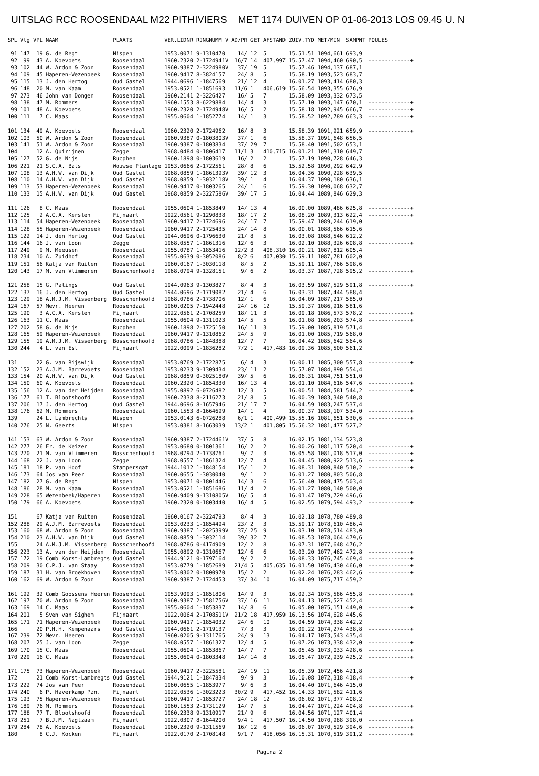UITSLAG RCC ROOSENDAAL M22 PITHIVIERS MET 1174 DUIVEN OP 01-06-2013 LOS 09.45 U. N
| SPL | Vlg | VPL | NAAM | PLAATS | VER.LIDNR | RINGNUMM V | AD/PR | GET | AFSTAND | ZUIV.TYD | MET/MIN | SAMPNT | POULES |
| --- | --- | --- | --- | --- | --- | --- | --- | --- | --- | --- | --- | --- | --- |
| 91 | 147 | 19 | G. de Regt | Nispen | 1953.0071 | 9-1310470 | 14/ | 12 | 5 | 15.51.51 | 1094,661 | 693,9 | |
| 92 | 99 | 43 | A. Koevoets | Roosendaal | 1960.2320 | 2-1724941V | 16/7 | 14 | 407,997 | 15.57.47 | 1094,460 | 690,5 | -------------+ |
| 93 | 102 | 44 | W. Ardon & Zoon | Roosendaal | 1960.9387 | 2-3224980V | 37/ | 19 | 5 | 15.57.46 | 1094,137 | 687,1 | |
| 94 | 109 | 45 | Haperen-Wezenbeek | Roosendaal | 1960.9417 | 8-3824157 | 24/ | 8 | 5 | 15.58.19 | 1093,523 | 683,7 | |
| 95 | 115 | 13 | J. den Hertog | Oud Gastel | 1944.0696 | 1-1847569 | 21/ | 12 | 4 | 16.01.27 | 1093,414 | 680,3 | |
| 96 | 148 | 20 | M. van Kaam | Roosendaal | 1953.0521 | 1-1851693 | 11/6 | 1 | 406,619 | 15.56.54 | 1093,355 | 676,9 | |
| 97 | 273 | 46 | John van Dongen | Roosendaal | 1960.2141 | 2-3226427 | 16/ | 5 | 7 | 15.58.09 | 1093,332 | 673,5 | |
| 98 | 138 | 47 | M. Rommers | Roosendaal | 1960.1553 | 8-6229884 | 14/ | 4 | 3 | 15.57.10 | 1093,147 | 670,1 | -------------+ |
| 99 | 101 | 48 | A. Koevoets | Roosendaal | 1960.2320 | 2-1724948V | 16/ | 5 | 2 | 15.58.18 | 1092,945 | 666,7 | -------------+ |
| 100 | 111 | 7 | C. Maas | Roosendaal | 1955.0604 | 1-1852774 | 14/ | 1 | 3 | 15.58.52 | 1092,789 | 663,3 | -------------+ |
| 101 | 134 | 49 | A. Koevoets | Roosendaal | 1960.2320 | 2-1724962 | 16/ | 8 | 3 | 15.58.39 | 1091,921 | 659,9 | -------------+ |
| 102 | 103 | 50 | W. Ardon & Zoon | Roosendaal | 1960.9387 | 0-1803803V | 37/ | 1 | 6 | 15.58.37 | 1091,648 | 656,5 | |
| 103 | 141 | 51 | W. Ardon & Zoon | Roosendaal | 1960.9387 | 0-1803834 | 37/ | 29 | 7 | 15.58.40 | 1091,502 | 653,1 | |
| 104 | | 12 | A. Quirijnen | Zegge | 1968.0484 | 0-1806417 | 11/1 | 3 | 410,715 | 16.01.21 | 1091,310 | 649,7 | |
| 105 | 127 | 52 | G. de Nijs | Rucphen | 1960.1898 | 0-1803619 | 16/ | 2 | 2 | 15.57.19 | 1090,728 | 646,3 | |
| 106 | 221 | 21 | S.C.A. Bals | Wouwse Plantage | 1953.0666 | 2-1722561 | 28/ | 8 | 6 | 15.52.58 | 1090,292 | 642,9 | |
| 107 | 108 | 13 | A.H.W. van Dijk | Oud Gastel | 1968.0859 | 1-1861393V | 39/ | 12 | 3 | 16.04.36 | 1090,228 | 639,5 | |
| 108 | 110 | 14 | A.H.W. van Dijk | Oud Gastel | 1968.0859 | 1-3032118V | 39/ | 1 | 4 | 16.04.37 | 1090,180 | 636,1 | |
| 109 | 113 | 53 | Haperen-Wezenbeek | Roosendaal | 1960.9417 | 0-1803265 | 24/ | 1 | 6 | 15.59.30 | 1090,068 | 632,7 | |
| 110 | 133 | 15 | A.H.W. van Dijk | Oud Gastel | 1968.0859 | 2-3227586V | 39/ | 17 | 5 | 16.04.44 | 1089,846 | 629,3 | |
| 111 | 126 | 8 | C. Maas | Roosendaal | 1955.0604 | 1-1853849 | 14/ | 13 | 4 | 16.00.00 | 1089,486 | 625,8 | -------------+ |
| 112 | 125 | 2 | A.C.A. Kersten | Fijnaart | 1922.0561 | 9-1290838 | 18/ | 17 | 2 | 16.08.20 | 1089,313 | 622,4 | -------------+ |
| 113 | 114 | 54 | Haperen-Wezenbeek | Roosendaal | 1960.9417 | 2-1724696 | 24/ | 17 | 7 | 15.59.47 | 1089,244 | 619,0 | |
| 114 | 128 | 55 | Haperen-Wezenbeek | Roosendaal | 1960.9417 | 2-1725435 | 24/ | 14 | 8 | 16.00.01 | 1088,566 | 615,6 | |
| 115 | 122 | 14 | J. den Hertog | Oud Gastel | 1944.0696 | 0-1796630 | 21/ | 8 | 5 | 16.03.08 | 1088,546 | 612,2 | |
| 116 | 144 | 16 | J. van Loon | Zegge | 1968.0557 | 1-1861316 | 12/ | 6 | 3 | 16.02.10 | 1088,326 | 608,8 | -------------+ |
| 117 | 249 | 9 | M. Meeusen | Roosendaal | 1955.0787 | 1-1853416 | 12/2 | 3 | 408,310 | 16.00.21 | 1087,812 | 605,4 | |
| 118 | 234 | 10 | A. Zuidhof | Roosendaal | 1955.0639 | 0-3052086 | 8/2 | 6 | 407,030 | 15.59.11 | 1087,781 | 602,0 | |
| 119 | 151 | 56 | Katja van Ruiten | Roosendaal | 1960.0167 | 1-3030118 | 8/ | 5 | 2 | 15.59.11 | 1087,766 | 598,6 | |
| 120 | 143 | 17 | M. van Vlimmeren | Bosschenhoofd | 1968.0794 | 9-1328151 | 9/ | 6 | 2 | 16.03.37 | 1087,728 | 595,2 | -------------+ |
| 121 | 258 | 15 | G. Palings | Oud Gastel | 1944.0963 | 9-1303827 | 8/ | 4 | 3 | 16.03.59 | 1087,529 | 591,8 | -------------+ |
| 122 | 137 | 16 | J. den Hertog | Oud Gastel | 1944.0696 | 2-1719082 | 21/ | 4 | 6 | 16.03.31 | 1087,444 | 588,4 | |
| 123 | 129 | 18 | A.M.J.M. Vissenberg | Bosschenhoofd | 1968.0786 | 2-1738706 | 12/ | 1 | 6 | 16.04.09 | 1087,217 | 585,0 | |
| 124 | 167 | 57 | Mevr. Heeren | Roosendaal | 1960.0205 | 7-1942448 | 24/ | 16 | 12 | 15.59.37 | 1086,916 | 581,6 | |
| 125 | 190 | 3 | A.C.A. Kersten | Fijnaart | 1922.0561 | 2-1708259 | 18/ | 11 | 3 | 16.09.18 | 1086,573 | 578,2 | -------------+ |
| 126 | 163 | 11 | C. Maas | Roosendaal | 1955.0604 | 9-1311023 | 14/ | 5 | 5 | 16.01.08 | 1086,203 | 574,8 | -------------+ |
| 127 | 202 | 58 | G. de Nijs | Rucphen | 1960.1898 | 2-1725150 | 16/ | 11 | 3 | 15.59.00 | 1085,819 | 571,4 | |
| 128 | 165 | 59 | Haperen-Wezenbeek | Roosendaal | 1960.9417 | 9-1310862 | 24/ | 5 | 9 | 16.01.00 | 1085,719 | 568,0 | |
| 129 | 155 | 19 | A.M.J.M. Vissenberg | Bosschenhoofd | 1968.0786 | 1-1848388 | 12/ | 7 | 7 | 16.04.42 | 1085,642 | 564,6 | |
| 130 | 244 | 4 | L. van Est | Fijnaart | 1922.0099 | 1-1836282 | 7/2 | 1 | 417,483 | 16.09.36 | 1085,500 | 561,2 | |
| 131 | | 22 | G. van Rijswijk | Roosendaal | 1953.0769 | 2-1722875 | 6/ | 4 | 3 | 16.00.11 | 1085,300 | 557,8 | -------------+ |
| 132 | 152 | 23 | A.J.M. Barrevoets | Roosendaal | 1953.0233 | 9-1309434 | 23/ | 11 | 2 | 15.57.07 | 1084,890 | 554,4 | |
| 133 | 154 | 20 | A.H.W. van Dijk | Oud Gastel | 1968.0859 | 0-3025180V | 39/ | 5 | 6 | 16.06.31 | 1084,751 | 551,0 | |
| 134 | 150 | 60 | A. Koevoets | Roosendaal | 1960.2320 | 1-1854330 | 16/ | 13 | 4 | 16.01.10 | 1084,616 | 547,6 | -------------+ |
| 135 | 156 | 12 | A. van der Heijden | Roosendaal | 1955.0892 | 6-0726482 | 12/ | 3 | 5 | 16.00.51 | 1084,581 | 544,2 | -------------+ |
| 136 | 177 | 61 | T. Blootshoofd | Roosendaal | 1960.2338 | 8-2116273 | 21/ | 8 | 5 | 16.00.39 | 1083,340 | 540,8 | |
| 137 | 206 | 17 | J. den Hertog | Oud Gastel | 1944.0696 | 8-1657946 | 21/ | 17 | 7 | 16.04.59 | 1083,247 | 537,4 | |
| 138 | 176 | 62 | M. Rommers | Roosendaal | 1960.1553 | 8-1664699 | 14/ | 1 | 4 | 16.00.37 | 1083,107 | 534,0 | -------------+ |
| 139 | | 24 | L. Lambrechts | Nispen | 1953.0143 | 6-0726288 | 6/1 | 1 | 400,499 | 15.55.16 | 1081,651 | 530,6 | -------------+ |
| 140 | 276 | 25 | N. Geerts | Nispen | 1953.0381 | 8-1663039 | 13/2 | 1 | 401,805 | 15.56.32 | 1081,477 | 527,2 | |
| 141 | 153 | 63 | W. Ardon & Zoon | Roosendaal | 1960.9387 | 2-1724461V | 37/ | 5 | 8 | 16.02.15 | 1081,134 | 523,8 | |
| 142 | 277 | 26 | Fr. de Keizer | Roosendaal | 1953.0680 | 0-1801361 | 16/ | 2 | 2 | 16.00.26 | 1081,117 | 520,4 | -------------+ |
| 143 | 270 | 21 | M. van Vlimmeren | Bosschenhoofd | 1968.0794 | 2-1738761 | 9/ | 7 | 3 | 16.05.58 | 1081,018 | 517,0 | -------------+ |
| 144 | 168 | 22 | J. van Loon | Zegge | 1968.0557 | 1-1861324 | 12/ | 7 | 4 | 16.04.45 | 1080,922 | 513,6 | -------------+ |
| 145 | 181 | 18 | P. van Hoof | Stampersgat | 1944.1012 | 1-1848154 | 15/ | 1 | 2 | 16.08.31 | 1080,840 | 510,2 | -------------+ |
| 146 | 173 | 64 | Jos van Peer | Roosendaal | 1960.0655 | 1-3030040 | 9/ | 1 | 2 | 16.01.27 | 1080,803 | 506,8 | |
| 147 | 182 | 27 | G. de Regt | Nispen | 1953.0071 | 0-1801446 | 14/ | 3 | 6 | 15.56.40 | 1080,475 | 503,4 | |
| 148 | 186 | 28 | M. van Kaam | Roosendaal | 1953.0521 | 1-1851686 | 11/ | 4 | 2 | 16.01.27 | 1080,140 | 500,0 | |
| 149 | 228 | 65 | Wezenbeek/Haperen | Roosendaal | 1960.9409 | 9-1310805V | 16/ | 5 | 4 | 16.01.47 | 1079,729 | 496,6 | |
| 150 | 179 | 66 | A. Koevoets | Roosendaal | 1960.2320 | 0-1803440 | 16/ | 4 | 5 | 16.02.55 | 1079,594 | 493,2 | -------------+ |
| 151 | | 67 | Katja van Ruiten | Roosendaal | 1960.0167 | 2-3224793 | 8/ | 4 | 3 | 16.02.18 | 1078,780 | 489,8 | |
| 152 | 288 | 29 | A.J.M. Barrevoets | Roosendaal | 1953.0233 | 1-1854494 | 23/ | 2 | 3 | 15.59.17 | 1078,610 | 486,4 | |
| 153 | 160 | 68 | W. Ardon & Zoon | Roosendaal | 1960.9387 | 1-2025399V | 37/ | 25 | 9 | 16.03.10 | 1078,514 | 483,0 | |
| 154 | 210 | 23 | A.H.W. van Dijk | Oud Gastel | 1968.0859 | 1-3032114 | 39/ | 32 | 7 | 16.08.53 | 1078,064 | 479,6 | |
| 155 | | 24 | A.M.J.M. Vissenberg | Bosschenhoofd | 1968.0786 | 0-4174909 | 12/ | 2 | 8 | 16.07.31 | 1077,648 | 476,2 | |
| 156 | 223 | 13 | A. van der Heijden | Roosendaal | 1955.0892 | 9-1310667 | 12/ | 6 | 6 | 16.03.20 | 1077,462 | 472,8 | -------------+ |
| 157 | 172 | 19 | Comb Korst-Lambregts | Oud Gastel | 1944.9121 | 0-1797164 | 9/ | 2 | 2 | 16.08.33 | 1076,745 | 469,4 | -------------+ |
| 158 | 209 | 30 | C.P.J. van Staay | Roosendaal | 1953.0779 | 1-1852689 | 21/4 | 5 | 405,635 | 16.01.50 | 1076,430 | 466,0 | -------------+ |
| 159 | 187 | 31 | H. van Broekhoven | Roosendaal | 1953.0302 | 0-1800970 | 15/ | 2 | 2 | 16.02.24 | 1076,283 | 462,6 | -------------+ |
| 160 | 162 | 69 | W. Ardon & Zoon | Roosendaal | 1960.9387 | 2-1724453 | 37/ | 34 | 10 | 16.04.09 | 1075,717 | 459,2 | |
| 161 | 192 | 32 | Comb Goossens Heeren | Roosendaal | 1953.9093 | 1-1851806 | 14/ | 9 | 3 | 16.02.34 | 1075,586 | 455,8 | -------------+ |
| 162 | 197 | 70 | W. Ardon & Zoon | Roosendaal | 1960.9387 | 2-1581756V | 37/ | 16 | 11 | 16.04.13 | 1075,527 | 452,4 | |
| 163 | 169 | 14 | C. Maas | Roosendaal | 1955.0604 | 1-1853837 | 14/ | 8 | 6 | 16.05.00 | 1075,151 | 449,0 | -------------+ |
| 164 | 201 | 5 | Sven van Sighem | Fijnaart | 1922.0064 | 2-1708511V | 21/2 | 18 | 417,959 | 16.13.56 | 1074,628 | 445,6 | |
| 165 | 171 | 71 | Haperen-Wezenbeek | Roosendaal | 1960.9417 | 1-1854032 | 24/ | 6 | 10 | 16.04.59 | 1074,338 | 442,2 | |
| 166 | | 20 | P.H.H. Kempenaars | Oud Gastel | 1944.0661 | 2-1719137 | 7/ | 3 | 3 | 16.09.22 | 1074,274 | 438,8 | -------------+ |
| 167 | 239 | 72 | Mevr. Heeren | Roosendaal | 1960.0205 | 9-1311765 | 24/ | 9 | 13 | 16.04.17 | 1073,543 | 435,4 | |
| 168 | 207 | 25 | J. van Loon | Zegge | 1968.0557 | 1-1861327 | 12/ | 4 | 5 | 16.07.26 | 1073,338 | 432,0 | -------------+ |
| 169 | 170 | 15 | C. Maas | Roosendaal | 1955.0604 | 1-1853867 | 14/ | 7 | 7 | 16.05.45 | 1073,033 | 428,6 | -------------+ |
| 170 | 229 | 16 | C. Maas | Roosendaal | 1955.0604 | 0-1803348 | 14/ | 14 | 8 | 16.05.47 | 1072,939 | 425,2 | -------------+ |
| 171 | 175 | 73 | Haperen-Wezenbeek | Roosendaal | 1960.9417 | 2-3225581 | 24/ | 19 | 11 | 16.05.39 | 1072,456 | 421,8 | |
| 172 | | 21 | Comb Korst-Lambregts | Oud Gastel | 1944.9121 | 1-1847834 | 9/ | 9 | 3 | 16.10.08 | 1072,318 | 418,4 | -------------+ |
| 173 | 222 | 74 | Jos van Peer | Roosendaal | 1960.0655 | 1-1853977 | 9/ | 6 | 3 | 16.04.40 | 1071,646 | 415,0 | |
| 174 | 240 | 6 | P. Haverkamp Pzn. | Fijnaart | 1922.0536 | 1-3023223 | 30/2 | 9 | 417,452 | 16.14.33 | 1071,582 | 411,6 | |
| 175 | 193 | 75 | Haperen-Wezenbeek | Roosendaal | 1960.9417 | 1-1853727 | 24/ | 18 | 12 | 16.06.02 | 1071,377 | 408,2 | |
| 176 | 189 | 76 | M. Rommers | Roosendaal | 1960.1553 | 2-1731129 | 14/ | 7 | 5 | 16.04.47 | 1071,224 | 404,8 | -------------+ |
| 177 | 188 | 77 | T. Blootshoofd | Roosendaal | 1960.2338 | 9-1310917 | 21/ | 9 | 6 | 16.04.56 | 1071,127 | 401,4 | |
| 178 | 251 | 7 | B.J.M. Nagtzaam | Fijnaart | 1922.0307 | 8-1644200 | 9/4 | 1 | 417,507 | 16.14.50 | 1070,988 | 398,0 | -------------+ |
| 179 | 284 | 78 | A. Koevoets | Roosendaal | 1960.2320 | 9-1311569 | 16/ | 12 | 6 | 16.06.07 | 1070,529 | 394,6 | -------------+ |
| 180 | | 8 | C.J. Kocken | Fijnaart | 1922.0170 | 2-1708148 | 9/1 | 7 | 418,056 | 16.15.31 | 1070,519 | 391,2 | -------------+ |
Pagina 2